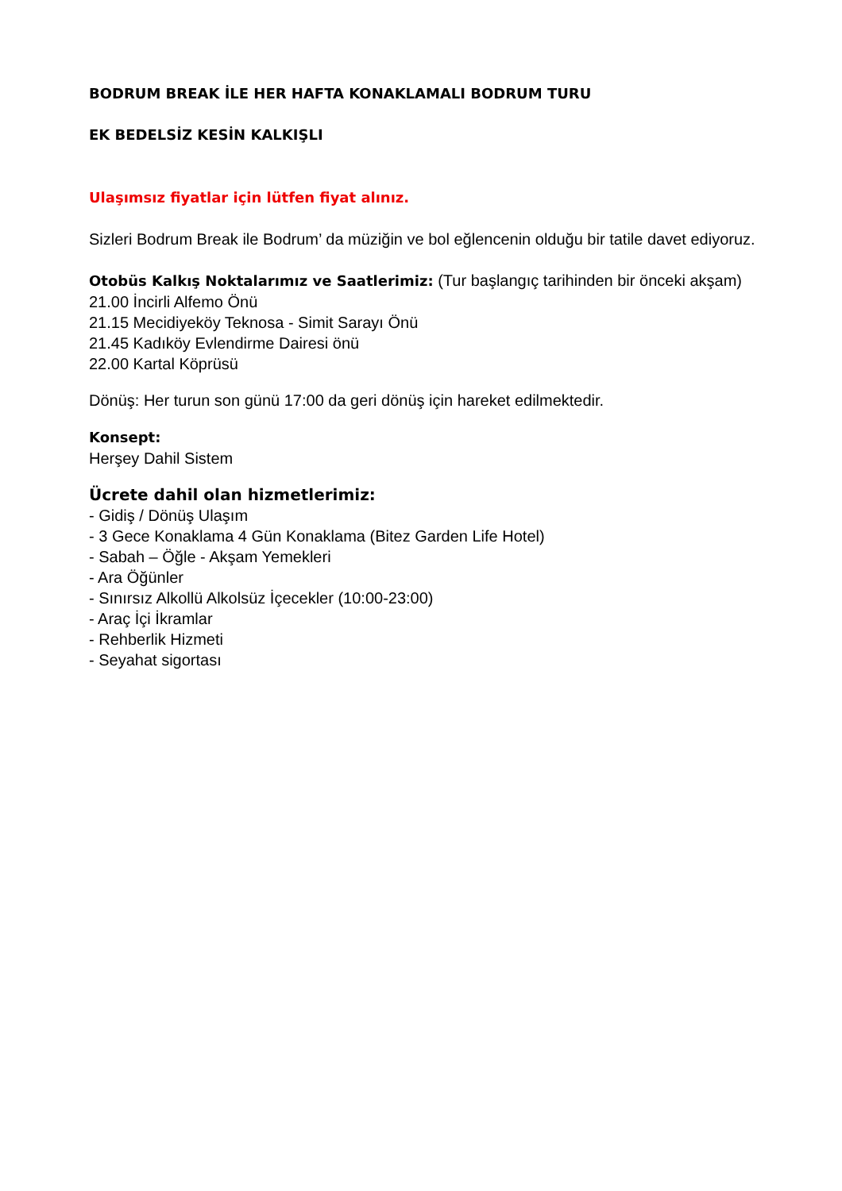BODRUM BREAK İLE HER HAFTA KONAKLAMALI BODRUM TURU
EK BEDELSİZ KESİN KALKIŞLI
Ulaşımsız fiyatlar için lütfen fiyat alınız.
Sizleri Bodrum Break ile Bodrum’ da müziğin ve bol eğlencenin olduğu bir tatile davet ediyoruz.
Otobüs Kalkış Noktalarımız ve Saatlerimiz: (Tur başlangıç tarihinden bir önceki akşam)
21.00 İncirli Alfemo Önü
21.15 Mecidiyeköy Teknosa - Simit Sarayı Önü
21.45 Kadıköy Evlendirme Dairesi önü
22.00 Kartal Köprüsü
Dönüş: Her turun son günü 17:00 da geri dönüş için hareket edilmektedir.
Konsept:
Herşey Dahil Sistem
Ücrete dahil olan hizmetlerimiz:
- Gidiş / Dönüş Ulaşım
- 3 Gece Konaklama 4 Gün Konaklama (Bitez Garden Life Hotel)
- Sabah – Öğle - Akşam Yemekleri
- Ara Öğünler
- Sınırsız Alkollü Alkolsüz İçecekler (10:00-23:00)
- Araç İçi İkramlar
- Rehberlik Hizmeti
- Seyahat sigortası